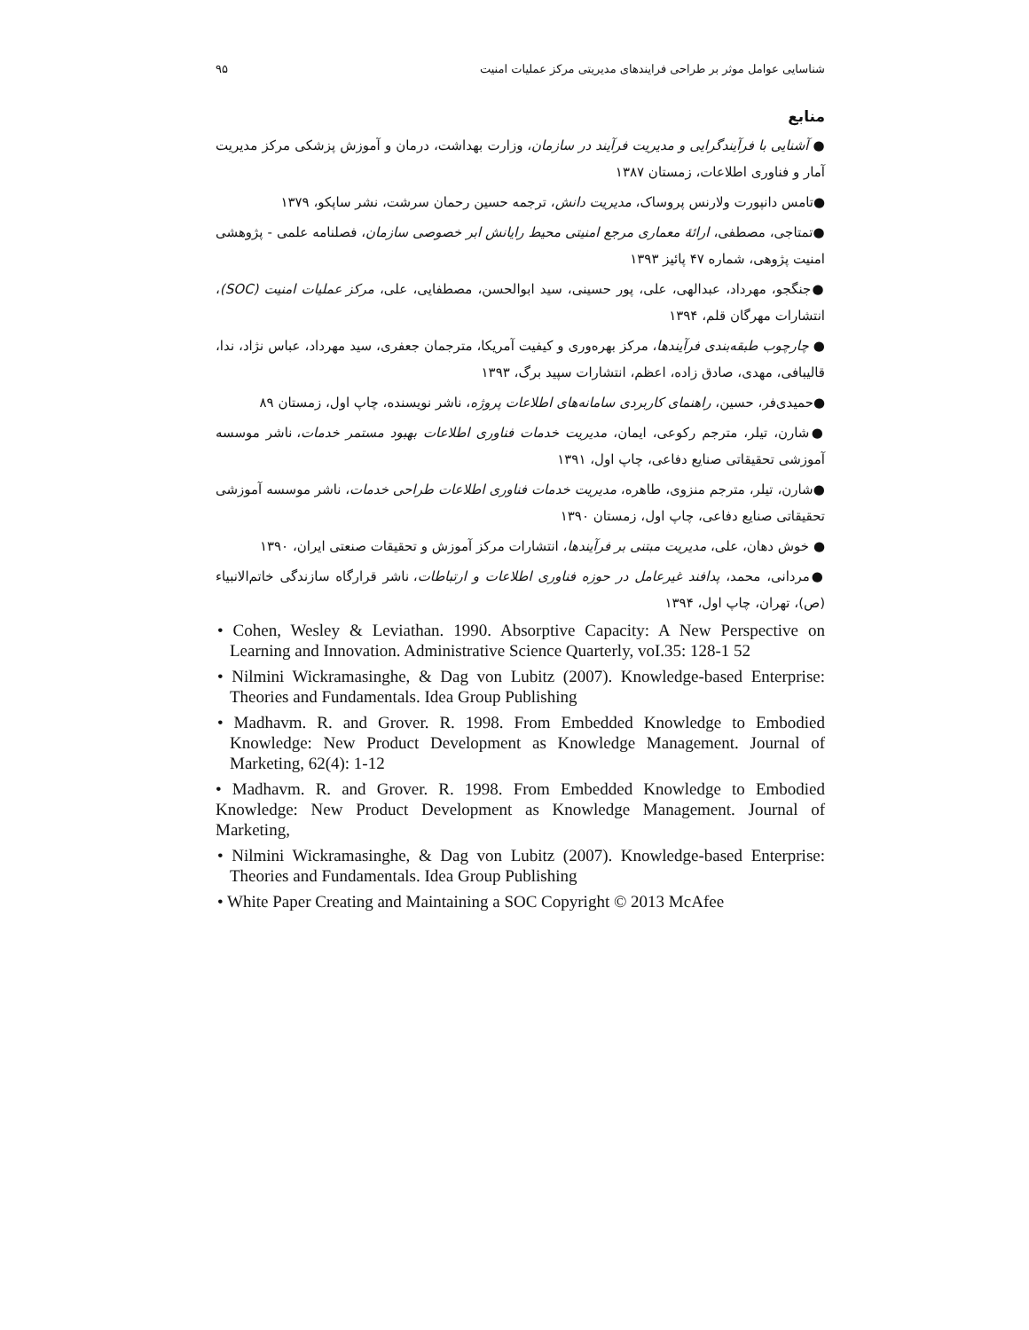شناسایی عوامل موثر بر طراحی فرایندهای مدیریتی مرکز عملیات امنیت ۹۵
منابع
● آشنایی با فرآیندگرایی و مدیریت فرآیند در سازمان، وزارت بهداشت، درمان و آموزش پزشکی مرکز مدیریت آمار و فناوری اطلاعات، زمستان ۱۳۸۷
●تامس دانپورت ولارنس پروساک، مدیریت دانش، ترجمه حسین رحمان سرشت، نشر ساپکو، ۱۳۷۹
●تمتاجی، مصطفی، ارائهٔ معماری مرجع امنیتی محیط رایانش ابر خصوصی سازمان، فصلنامه علمی - پژوهشی امنیت پژوهی، شماره ۴۷ پائیز ۱۳۹۳
●جنگجو، مهرداد، عبدالهی، علی، پور حسینی، سید ابوالحسن، مصطفایی، علی، مرکز عملیات امنیت (SOC)، انتشارات مهرگان قلم، ۱۳۹۴
● چارچوب طبقه‌بندی فرآیندها، مرکز بهره‌وری و کیفیت آمریکا، مترجمان جعفری، سید مهرداد، عباس نژاد، ندا، قالیبافی، مهدی، صادق زاده، اعظم، انتشارات سپید برگ، ۱۳۹۳
●حمیدی‌فر، حسین، راهنمای کاربردی سامانه‌های اطلاعات پروژه، ناشر نویسنده، چاپ اول، زمستان ۸۹
●شارن، تیلر، مترجم رکوعی، ایمان، مدیریت خدمات فناوری اطلاعات بهبود مستمر خدمات، ناشر موسسه آموزشی تحقیقاتی صنایع دفاعی، چاپ اول، ۱۳۹۱
●شارن، تیلر، مترجم منزوی، طاهره، مدیریت خدمات فناوری اطلاعات طراحی خدمات، ناشر موسسه آموزشی تحقیقاتی صنایع دفاعی، چاپ اول، زمستان ۱۳۹۰
● خوش دهان، علی، مدیریت مبتنی بر فرآیندها، انتشارات مرکز آموزش و تحقیقات صنعتی ایران، ۱۳۹۰
●مردانی، محمد، پدافند غیرعامل در حوزه فناوری اطلاعات و ارتباطات، ناشر قرارگاه سازندگی خاتم‌الانبیاء (ص)، تهران، چاپ اول، ۱۳۹۴
• Cohen, Wesley & Leviathan. 1990. Absorptive Capacity: A New Perspective on Learning and Innovation. Administrative Science Quarterly, voI.35: 128-1 52
• Nilmini Wickramasinghe, & Dag von Lubitz (2007). Knowledge-based Enterprise: Theories and Fundamentals. Idea Group Publishing
• Madhavm. R. and Grover. R. 1998. From Embedded Knowledge to Embodied Knowledge: New Product Development as Knowledge Management. Journal of Marketing, 62(4): 1-12
• Madhavm. R. and Grover. R. 1998. From Embedded Knowledge to Embodied Knowledge: New Product Development as Knowledge Management. Journal of Marketing,
• Nilmini Wickramasinghe, & Dag von Lubitz (2007). Knowledge-based Enterprise: Theories and Fundamentals. Idea Group Publishing
• White Paper Creating and Maintaining a SOC Copyright © 2013 McAfee